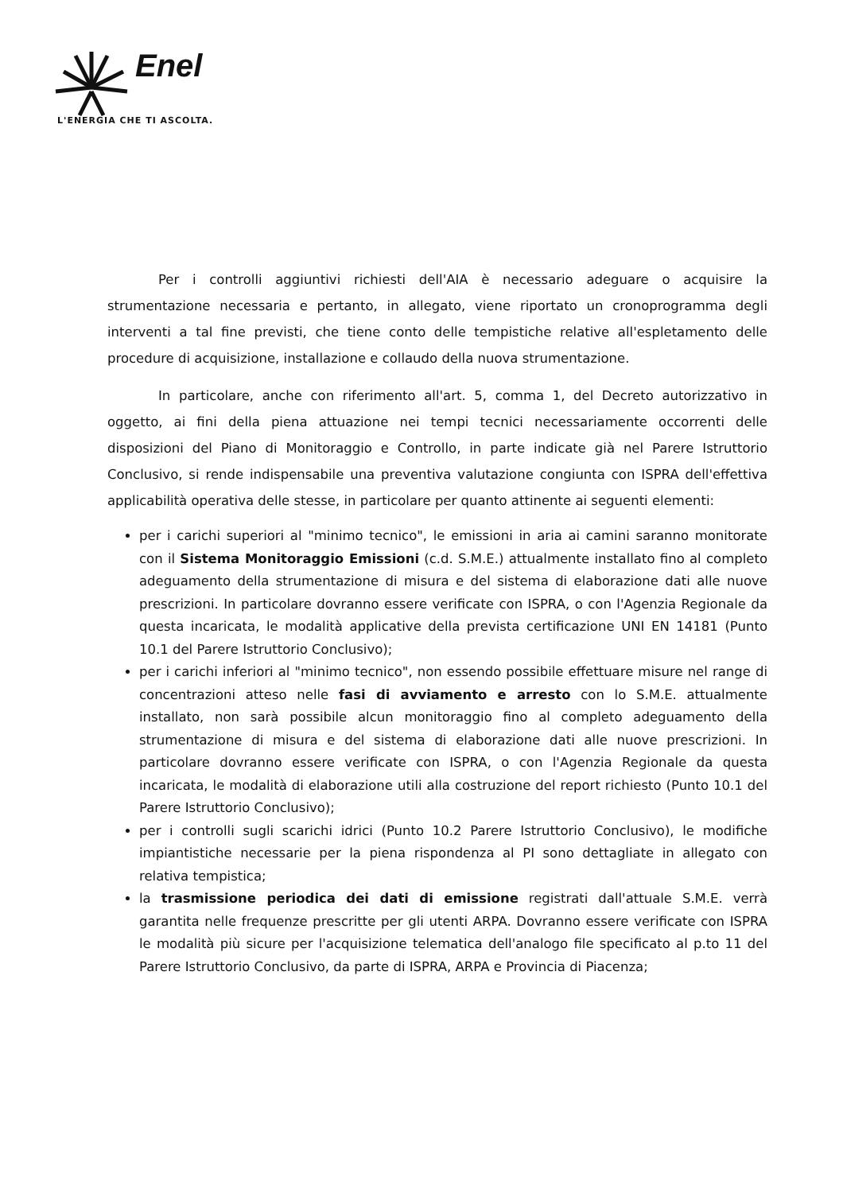Enel
L'ENERGIA CHE TI ASCOLTA.
Per i controlli aggiuntivi richiesti dell'AIA è necessario adeguare o acquisire la strumentazione necessaria e pertanto, in allegato, viene riportato un cronoprogramma degli interventi a tal fine previsti, che tiene conto delle tempistiche relative all'espletamento delle procedure di acquisizione, installazione e collaudo della nuova strumentazione.
In particolare, anche con riferimento all'art. 5, comma 1, del Decreto autorizzativo in oggetto, ai fini della piena attuazione nei tempi tecnici necessariamente occorrenti delle disposizioni del Piano di Monitoraggio e Controllo, in parte indicate già nel Parere Istruttorio Conclusivo, si rende indispensabile una preventiva valutazione congiunta con ISPRA dell'effettiva applicabilità operativa delle stesse, in particolare per quanto attinente ai seguenti elementi:
per i carichi superiori al "minimo tecnico", le emissioni in aria ai camini saranno monitorate con il Sistema Monitoraggio Emissioni (c.d. S.M.E.) attualmente installato fino al completo adeguamento della strumentazione di misura e del sistema di elaborazione dati alle nuove prescrizioni. In particolare dovranno essere verificate con ISPRA, o con l'Agenzia Regionale da questa incaricata, le modalità applicative della prevista certificazione UNI EN 14181 (Punto 10.1 del Parere Istruttorio Conclusivo);
per i carichi inferiori al "minimo tecnico", non essendo possibile effettuare misure nel range di concentrazioni atteso nelle fasi di avviamento e arresto con lo S.M.E. attualmente installato, non sarà possibile alcun monitoraggio fino al completo adeguamento della strumentazione di misura e del sistema di elaborazione dati alle nuove prescrizioni. In particolare dovranno essere verificate con ISPRA, o con l'Agenzia Regionale da questa incaricata, le modalità di elaborazione utili alla costruzione del report richiesto (Punto 10.1 del Parere Istruttorio Conclusivo);
per i controlli sugli scarichi idrici (Punto 10.2 Parere Istruttorio Conclusivo), le modifiche impiantistiche necessarie per la piena rispondenza al PI sono dettagliate in allegato con relativa tempistica;
la trasmissione periodica dei dati di emissione registrati dall'attuale S.M.E. verrà garantita nelle frequenze prescritte per gli utenti ARPA. Dovranno essere verificate con ISPRA le modalità più sicure per l'acquisizione telematica dell'analogo file specificato al p.to 11 del Parere Istruttorio Conclusivo, da parte di ISPRA, ARPA e Provincia di Piacenza;